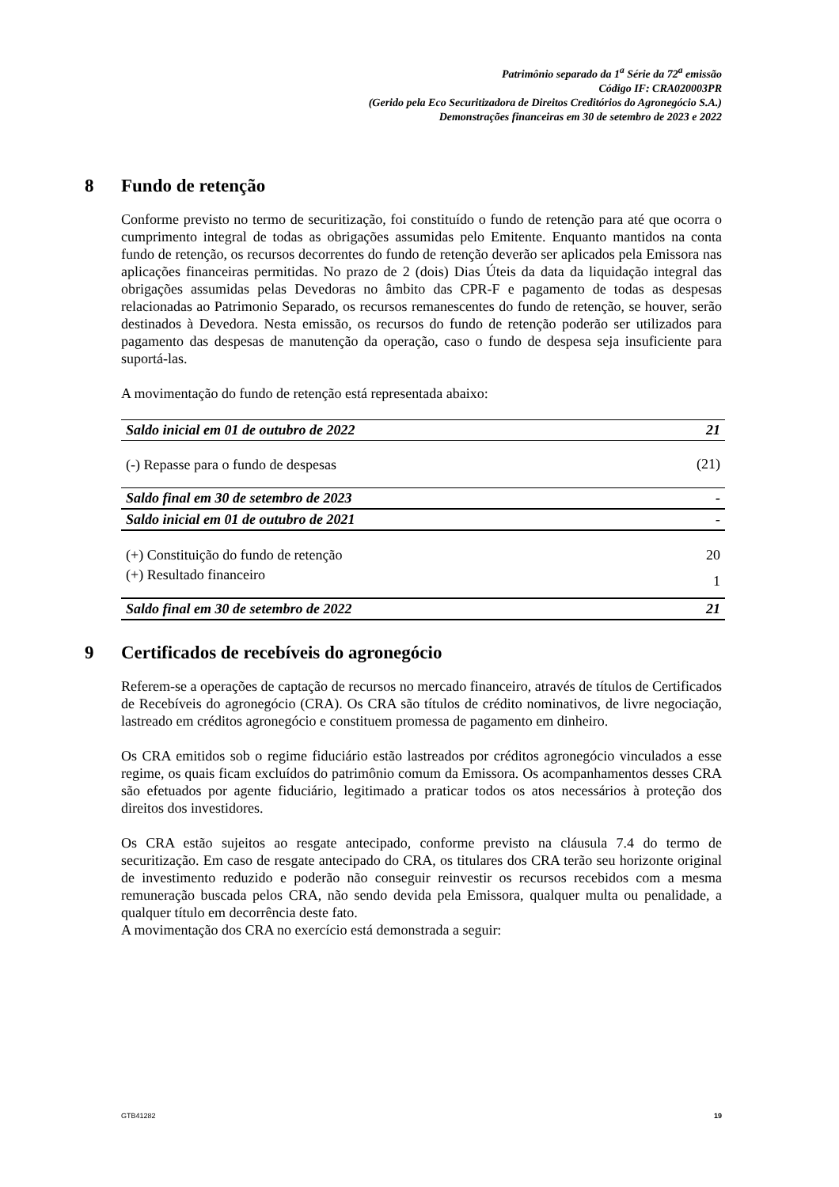Patrimônio separado da 1<sup>a</sup> Série da 72<sup>a</sup> emissão
Código IF: CRA020003PR
(Gerido pela Eco Securitizadora de Direitos Creditórios do Agronegócio S.A.)
Demonstrações financeiras em 30 de setembro de 2023 e 2022
8 Fundo de retenção
Conforme previsto no termo de securitização, foi constituído o fundo de retenção para até que ocorra o cumprimento integral de todas as obrigações assumidas pelo Emitente. Enquanto mantidos na conta fundo de retenção, os recursos decorrentes do fundo de retenção deverão ser aplicados pela Emissora nas aplicações financeiras permitidas. No prazo de 2 (dois) Dias Úteis da data da liquidação integral das obrigações assumidas pelas Devedoras no âmbito das CPR-F e pagamento de todas as despesas relacionadas ao Patrimonio Separado, os recursos remanescentes do fundo de retenção, se houver, serão destinados à Devedora. Nesta emissão, os recursos do fundo de retenção poderão ser utilizados para pagamento das despesas de manutenção da operação, caso o fundo de despesa seja insuficiente para suportá-las.
A movimentação do fundo de retenção está representada abaixo:
| Saldo inicial em 01 de outubro de 2022 | 21 |
| (-) Repasse para o fundo de despesas | (21) |
| Saldo final em 30 de setembro de 2023 | - |
| Saldo inicial em 01 de outubro de 2021 | - |
| (+) Constituição do fundo de retenção | 20 |
| (+) Resultado financeiro | 1 |
| Saldo final em 30 de setembro de 2022 | 21 |
9 Certificados de recebíveis do agronegócio
Referem-se a operações de captação de recursos no mercado financeiro, através de títulos de Certificados de Recebíveis do agronegócio (CRA). Os CRA são títulos de crédito nominativos, de livre negociação, lastreado em créditos agronegócio e constituem promessa de pagamento em dinheiro.
Os CRA emitidos sob o regime fiduciário estão lastreados por créditos agronegócio vinculados a esse regime, os quais ficam excluídos do patrimônio comum da Emissora. Os acompanhamentos desses CRA são efetuados por agente fiduciário, legitimado a praticar todos os atos necessários à proteção dos direitos dos investidores.
Os CRA estão sujeitos ao resgate antecipado, conforme previsto na cláusula 7.4 do termo de securitização. Em caso de resgate antecipado do CRA, os titulares dos CRA terão seu horizonte original de investimento reduzido e poderão não conseguir reinvestir os recursos recebidos com a mesma remuneração buscada pelos CRA, não sendo devida pela Emissora, qualquer multa ou penalidade, a qualquer título em decorrência deste fato.
A movimentação dos CRA no exercício está demonstrada a seguir:
GTB41282 19